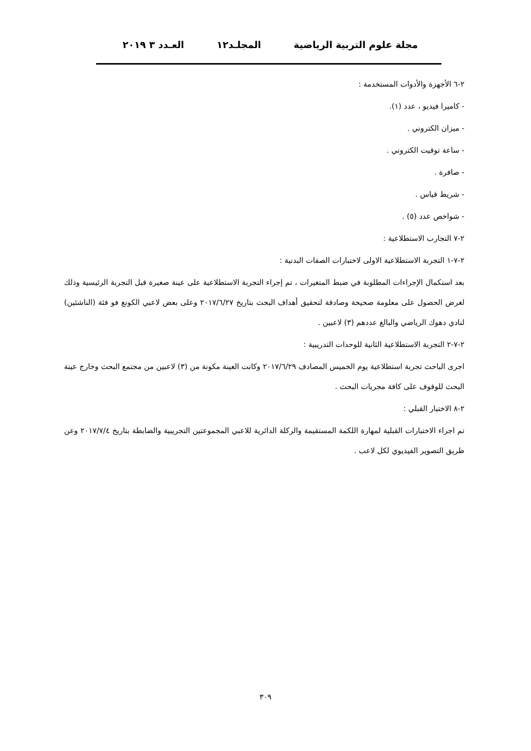مجلة علوم التربية الرياضية المجلـد١٢ العـدد ٣ ٢٠١٩
٢-٦ الأجهزة والأدوات المستخدمة :
- كاميرا فيديو ، عدد (١).
- ميزان الكتروني .
- ساعة توقيت الكتروني .
- صافرة .
- شريط قياس .
- شواخص عدد (٥) .
٢-٧ التجارب الاستطلاعية :
٢-٧-١ التجربة الاستطلاعية الاولى لاختبارات الصفات البدنية :
بعد استكمال الإجراءات المطلوبة في ضبط المتغيرات ، تم إجراء التجربة الاستطلاعية على عينة صغيرة قبل التجربة الرئيسية وذلك لغرض الحصول على معلومة صحيحة وصادقة لتحقيق أهداف البحث بتاريخ ٢٠١٧/٦/٢٧ وعلى بعض لاعبي الكونغ فو فئة (الناشئين) لنادي دهوك الرياضي والبالغ عددهم (٣) لاعبين .
٢-٧-٢ التجربة الاستطلاعية الثانية للوحدات التدريبية :
اجرى الباحث تجربة استطلاعية يوم الخميس المصادف ٢٠١٧/٦/٢٩ وكانت العينة مكونة من (٣) لاعبين من مجتمع البحث وخارج عينة البحث للوقوف على كافة مجريات البحث .
٢-٨ الاختبار القبلي :
تم اجراء الاختبارات القبلية لمهارة اللكمة المستقيمة والركلة الدائرية للاعبي المجموعتين التجريبية والضابطة بتاريخ ٢٠١٧/٧/٤ وعن طريق التصوير الفيديوي لكل لاعب .
٣٠٩